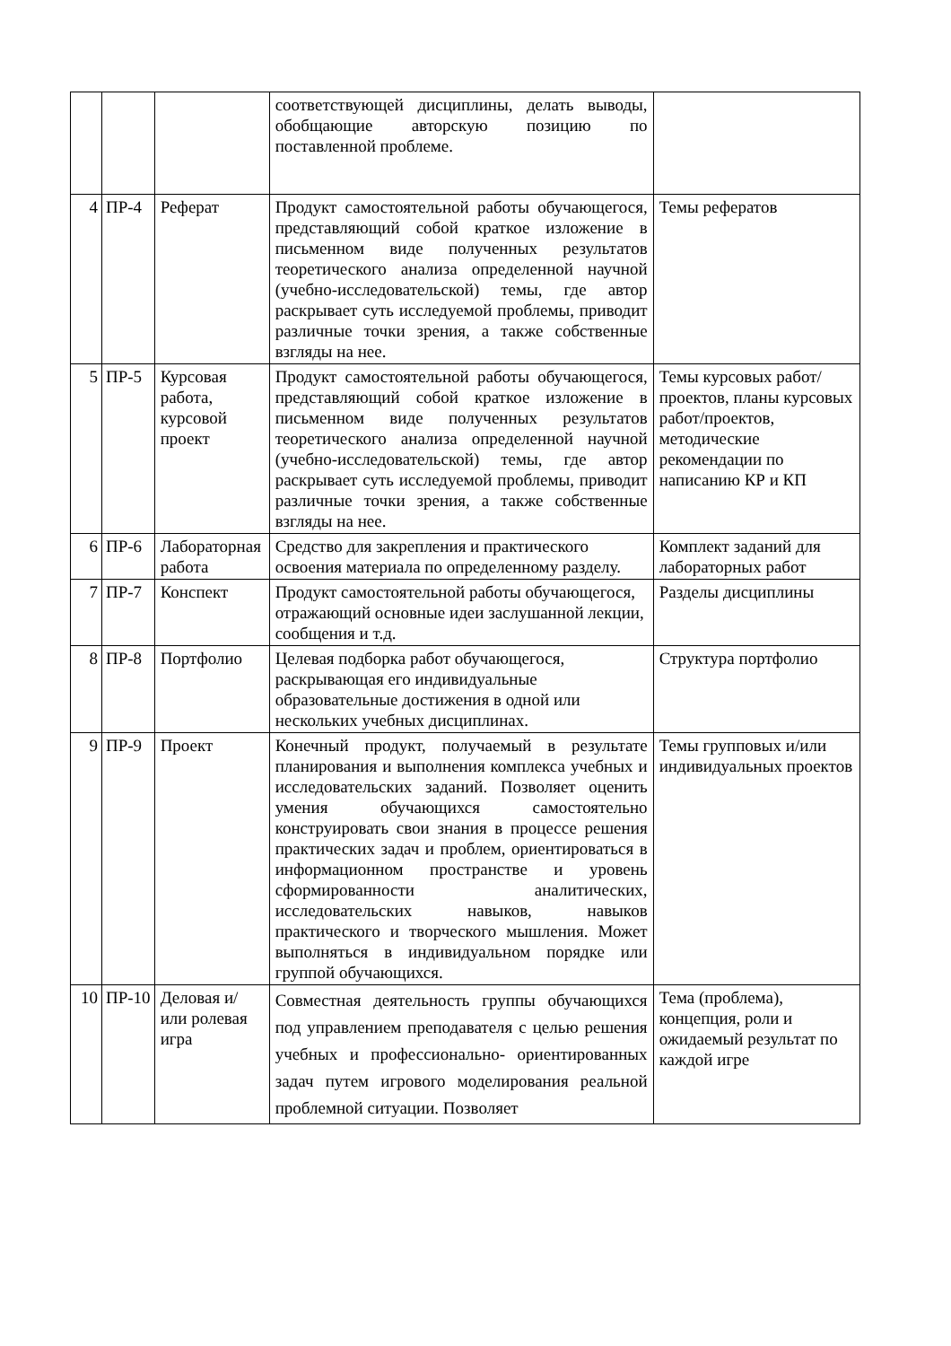| | | | соответствующей дисциплины, делать выводы, обобщающие авторскую позицию по поставленной проблеме. | |
| 4 | ПР-4 | Реферат | Продукт самостоятельной работы обучающегося, представляющий собой краткое изложение в письменном виде полученных результатов теоретического анализа определенной научной (учебно-исследовательской) темы, где автор раскрывает суть исследуемой проблемы, приводит различные точки зрения, а также собственные взгляды на нее. | Темы рефератов |
| 5 | ПР-5 | Курсовая работа, курсовой проект | Продукт самостоятельной работы обучающегося, представляющий собой краткое изложение в письменном виде полученных результатов теоретического анализа определенной научной (учебно-исследовательской) темы, где автор раскрывает суть исследуемой проблемы, приводит различные точки зрения, а также собственные взгляды на нее. | Темы курсовых работ/проектов, планы курсовых работ/проектов, методические рекомендации по написанию КР и КП |
| 6 | ПР-6 | Лабораторная работа | Средство для закрепления и практического освоения материала по определенному разделу. | Комплект заданий для лабораторных работ |
| 7 | ПР-7 | Конспект | Продукт самостоятельной работы обучающегося, отражающий основные идеи заслушанной лекции, сообщения и т.д. | Разделы дисциплины |
| 8 | ПР-8 | Портфолио | Целевая подборка работ обучающегося, раскрывающая его индивидуальные образовательные достижения в одной или нескольких учебных дисциплинах. | Структура портфолио |
| 9 | ПР-9 | Проект | Конечный продукт, получаемый в результате планирования и выполнения комплекса учебных и исследовательских заданий. Позволяет оценить умения обучающихся самостоятельно конструировать свои знания в процессе решения практических задач и проблем, ориентироваться в информационном пространстве и уровень сформированности аналитических, исследовательских навыков, навыков практического и творческого мышления. Может выполняться в индивидуальном порядке или группой обучающихся. | Темы групповых и/или индивидуальных проектов |
| 10 | ПР-10 | Деловая и/или ролевая игра | Совместная деятельность группы обучающихся под управлением преподавателя с целью решения учебных и профессионально- ориентированных задач путем игрового моделирования реальной проблемной ситуации. Позволяет | Тема (проблема), концепция, роли и ожидаемый результат по каждой игре |